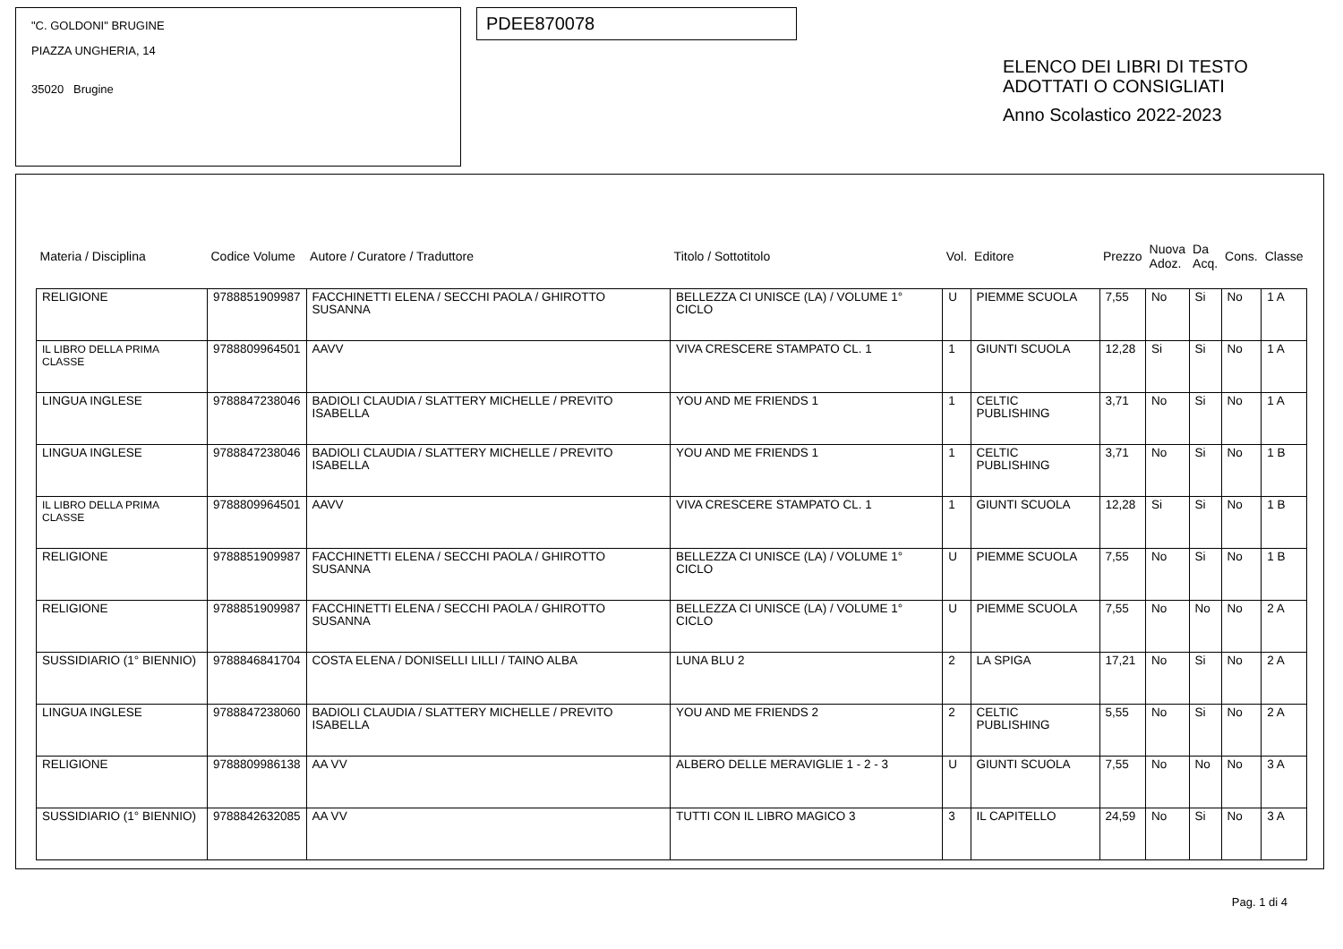"C. GOLDONI" BRUGINE
PIAZZA UNGHERIA, 14
35020 Brugine
PDEE870078
ELENCO DEI LIBRI DI TESTO
ADOTTATI O CONSIGLIATI
Anno Scolastico 2022-2023
| Materia / Disciplina | Codice Volume | Autore / Curatore / Traduttore | Titolo / Sottotitolo | Vol. | Editore | Prezzo | Nuova Adoz. | Da Acq. | Cons. | Classe |
| --- | --- | --- | --- | --- | --- | --- | --- | --- | --- | --- |
| RELIGIONE | 9788851909987 | FACCHINETTI ELENA / SECCHI PAOLA / GHIROTTO SUSANNA | BELLEZZA CI UNISCE (LA) / VOLUME 1° CICLO | U | PIEMME SCUOLA | 7,55 | No | Si | No | 1 A |
| IL LIBRO DELLA PRIMA CLASSE | 9788809964501 | AAVV | VIVA CRESCERE STAMPATO CL. 1 | 1 | GIUNTI SCUOLA | 12,28 | Si | Si | No | 1 A |
| LINGUA INGLESE | 9788847238046 | BADIOLI CLAUDIA / SLATTERY MICHELLE / PREVITO ISABELLA | YOU AND ME FRIENDS 1 | 1 | CELTIC PUBLISHING | 3,71 | No | Si | No | 1 A |
| LINGUA INGLESE | 9788847238046 | BADIOLI CLAUDIA / SLATTERY MICHELLE / PREVITO ISABELLA | YOU AND ME FRIENDS 1 | 1 | CELTIC PUBLISHING | 3,71 | No | Si | No | 1 B |
| IL LIBRO DELLA PRIMA CLASSE | 9788809964501 | AAVV | VIVA CRESCERE STAMPATO CL. 1 | 1 | GIUNTI SCUOLA | 12,28 | Si | Si | No | 1 B |
| RELIGIONE | 9788851909987 | FACCHINETTI ELENA / SECCHI PAOLA / GHIROTTO SUSANNA | BELLEZZA CI UNISCE (LA) / VOLUME 1° CICLO | U | PIEMME SCUOLA | 7,55 | No | Si | No | 1 B |
| RELIGIONE | 9788851909987 | FACCHINETTI ELENA / SECCHI PAOLA / GHIROTTO SUSANNA | BELLEZZA CI UNISCE (LA) / VOLUME 1° CICLO | U | PIEMME SCUOLA | 7,55 | No | No | No | 2 A |
| SUSSIDIARIO (1° BIENNIO) | 9788846841704 | COSTA ELENA / DONISELLI LILLI / TAINO ALBA | LUNA BLU 2 | 2 | LA SPIGA | 17,21 | No | Si | No | 2 A |
| LINGUA INGLESE | 9788847238060 | BADIOLI CLAUDIA / SLATTERY MICHELLE / PREVITO ISABELLA | YOU AND ME FRIENDS 2 | 2 | CELTIC PUBLISHING | 5,55 | No | Si | No | 2 A |
| RELIGIONE | 9788809986138 | AA VV | ALBERO DELLE MERAVIGLIE 1 - 2 - 3 | U | GIUNTI SCUOLA | 7,55 | No | No | No | 3 A |
| SUSSIDIARIO (1° BIENNIO) | 9788842632085 | AA VV | TUTTI CON IL LIBRO MAGICO 3 | 3 | IL CAPITELLO | 24,59 | No | Si | No | 3 A |
Pag. 1 di 4